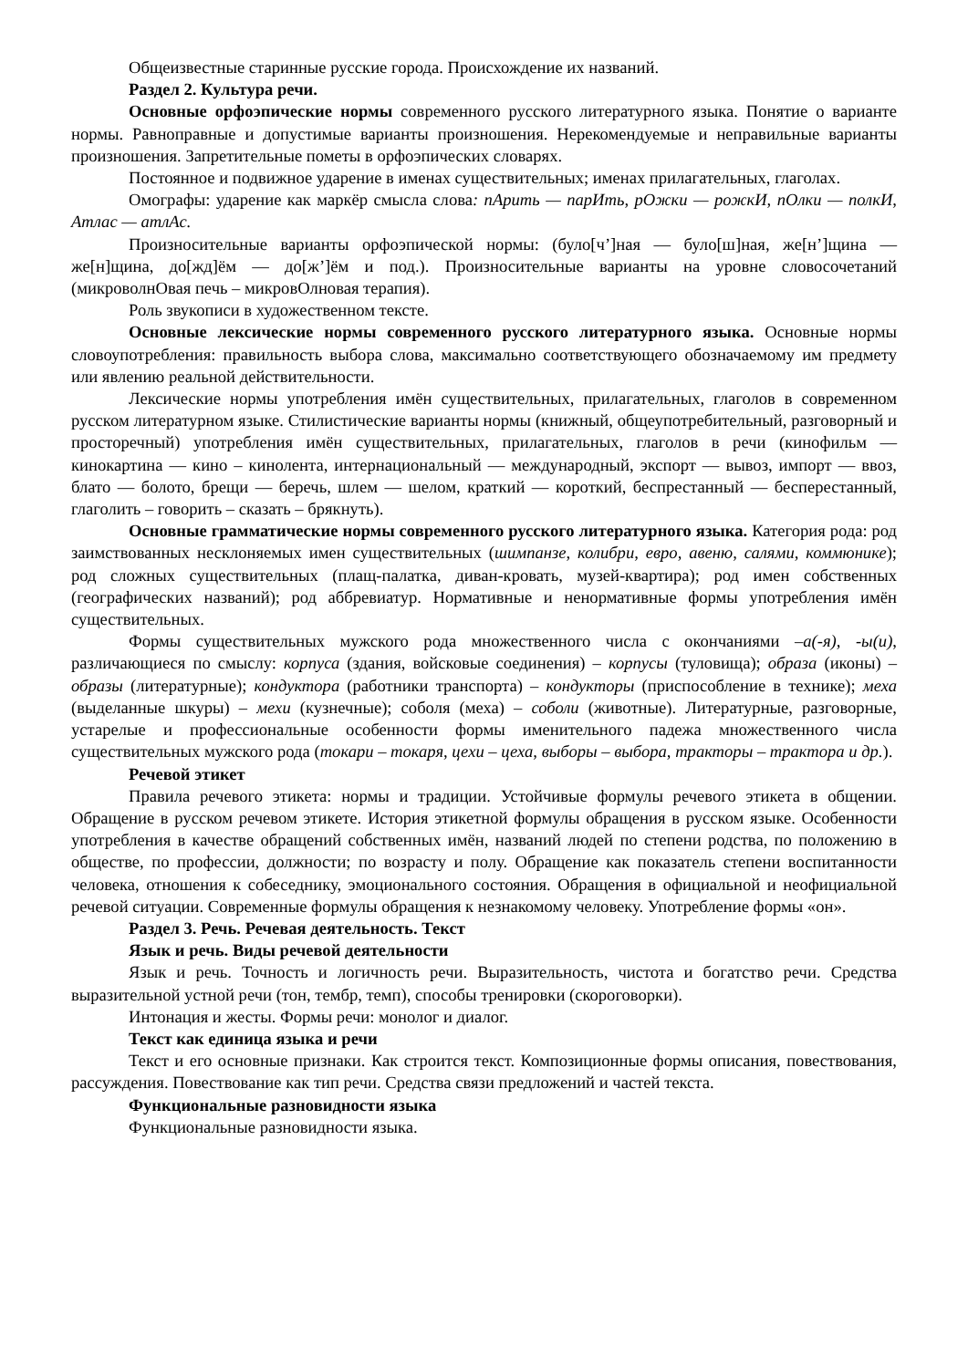Общеизвестные старинные русские города. Происхождение их названий.
Раздел 2. Культура речи.
Основные орфоэпические нормы современного русского литературного языка. Понятие о варианте нормы. Равноправные и допустимые варианты произношения. Нерекомендуемые и неправильные варианты произношения. Запретительные пометы в орфоэпических словарях.
Постоянное и подвижное ударение в именах существительных; именах прилагательных, глаголах.
Омографы: ударение как маркёр смысла слова: пАрить — парИть, рОжки — рожкИ, пОлки — полкИ, Атлас — атлАс.
Произносительные варианты орфоэпической нормы: (було[ч’]ная — було[ш]ная, же[н’]щина — же[н]щина, до[жд]ём — до[ж’]ём и под.). Произносительные варианты на уровне словосочетаний (микроволнОвая печь – микровОлновая терапия).
Роль звукописи в художественном тексте.
Основные лексические нормы современного русского литературного языка. Основные нормы словоупотребления: правильность выбора слова, максимально соответствующего обозначаемому им предмету или явлению реальной действительности.
Лексические нормы употребления имён существительных, прилагательных, глаголов в современном русском литературном языке. Стилистические варианты нормы (книжный, общеупотребительный, разговорный и просторечный) употребления имён существительных, прилагательных, глаголов в речи (кинофильм — кинокартина — кино – кинолента, интернациональный — международный, экспорт — вывоз, импорт — ввоз, блато — болото, брещи — беречь, шлем — шелом, краткий — короткий, беспрестанный — бесперестанный, глаголить – говорить – сказать – брякнуть).
Основные грамматические нормы современного русского литературного языка. Категория рода: род заимствованных несклоняемых имен существительных (шимпанзе, колибри, евро, авеню, салями, коммюнике); род сложных существительных (плащ-палатка, диван-кровать, музей-квартира); род имен собственных (географических названий); род аббревиатур. Нормативные и ненормативные формы употребления имён существительных.
Формы существительных мужского рода множественного числа с окончаниями –а(-я), -ы(и), различающиеся по смыслу: корпуса (здания, войсковые соединения) – корпусы (туловища); образа (иконы) – образы (литературные); кондуктора (работники транспорта) – кондукторы (приспособление в технике); меха (выделанные шкуры) – мехи (кузнечные); соболя (меха) – соболи (животные). Литературные, разговорные, устарелые и профессиональные особенности формы именительного падежа множественного числа существительных мужского рода (токари – токаря, цехи – цеха, выборы – выбора, тракторы – трактора и др.).
Речевой этикет
Правила речевого этикета: нормы и традиции. Устойчивые формулы речевого этикета в общении. Обращение в русском речевом этикете. История этикетной формулы обращения в русском языке. Особенности употребления в качестве обращений собственных имён, названий людей по степени родства, по положению в обществе, по профессии, должности; по возрасту и полу. Обращение как показатель степени воспитанности человека, отношения к собеседнику, эмоционального состояния. Обращения в официальной и неофициальной речевой ситуации. Современные формулы обращения к незнакомому человеку. Употребление формы «он».
Раздел 3. Речь. Речевая деятельность. Текст
Язык и речь. Виды речевой деятельности
Язык и речь. Точность и логичность речи. Выразительность, чистота и богатство речи. Средства выразительной устной речи (тон, тембр, темп), способы тренировки (скороговорки).
Интонация и жесты. Формы речи: монолог и диалог.
Текст как единица языка и речи
Текст и его основные признаки. Как строится текст. Композиционные формы описания, повествования, рассуждения. Повествование как тип речи. Средства связи предложений и частей текста.
Функциональные разновидности языка
Функциональные разновидности языка.